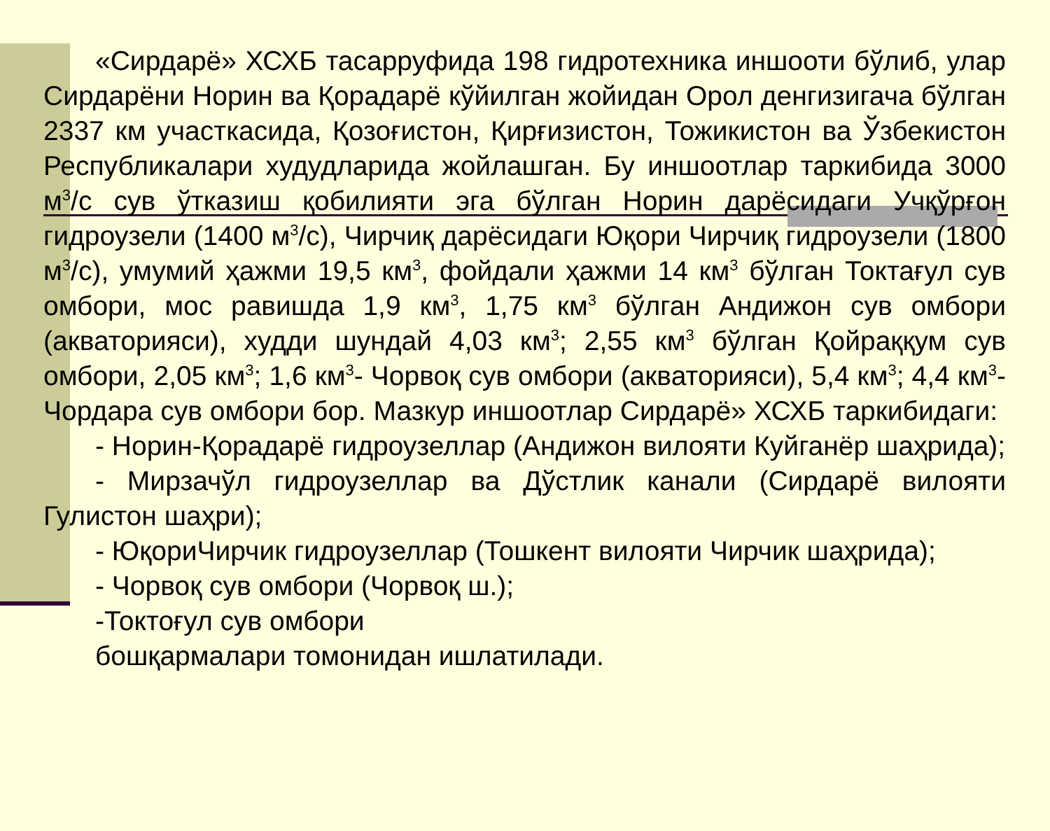«Сирдарё» ХСХБ тасарруфида 198 гидротехника иншооти бўлиб, улар Сирдарёни Норин ва Қорадарё кўйилган жойидан Орол денгизигача бўлган 2337 км участкасида, Қозоғистон, Қирғизистон, Тожикистон ва Ўзбекистон Республикалари худудларида жойлашган. Бу иншоотлар таркибида 3000 м<sup>3</sup>/с сув ўтказиш қобилияти эга бўлган Норин дарёсидаги Учқўрғон гидроузели (1400 м<sup>3</sup>/с), Чирчиқ дарёсидаги Юқори Чирчиқ гидроузели (1800 м<sup>3</sup>/с), умумий ҳажми 19,5 км<sup>3</sup>, фойдали ҳажми 14 км<sup>3</sup> бўлган Токтағул сув омбори, мос равишда 1,9 км<sup>3</sup>, 1,75 км<sup>3</sup> бўлган Андижон сув омбори (акваторияси), худди шундай 4,03 км<sup>3</sup>; 2,55 км<sup>3</sup> бўлган Қойраққум сув омбори, 2,05 км<sup>3</sup>; 1,6 км<sup>3</sup>- Чорвоқ сув омбори (акваторияси), 5,4 км<sup>3</sup>; 4,4 км<sup>3</sup>- Чордара сув омбори бор. Мазкур иншоотлар Сирдарё» ХСХБ таркибидаги:
- Норин-Қорадарё гидроузеллар (Андижон вилояти Куйганёр шаҳрида);
- Мирзачўл гидроузеллар ва Дўстлик канали (Сирдарё вилояти Гулистон шаҳри);
- ЮқориЧирчик гидроузеллар (Тошкент вилояти Чирчик шаҳрида);
- Чорвоқ сув омбори (Чорвоқ ш.);
-Токтоғул сув омбори
бошқармалари томонидан ишлатилади.